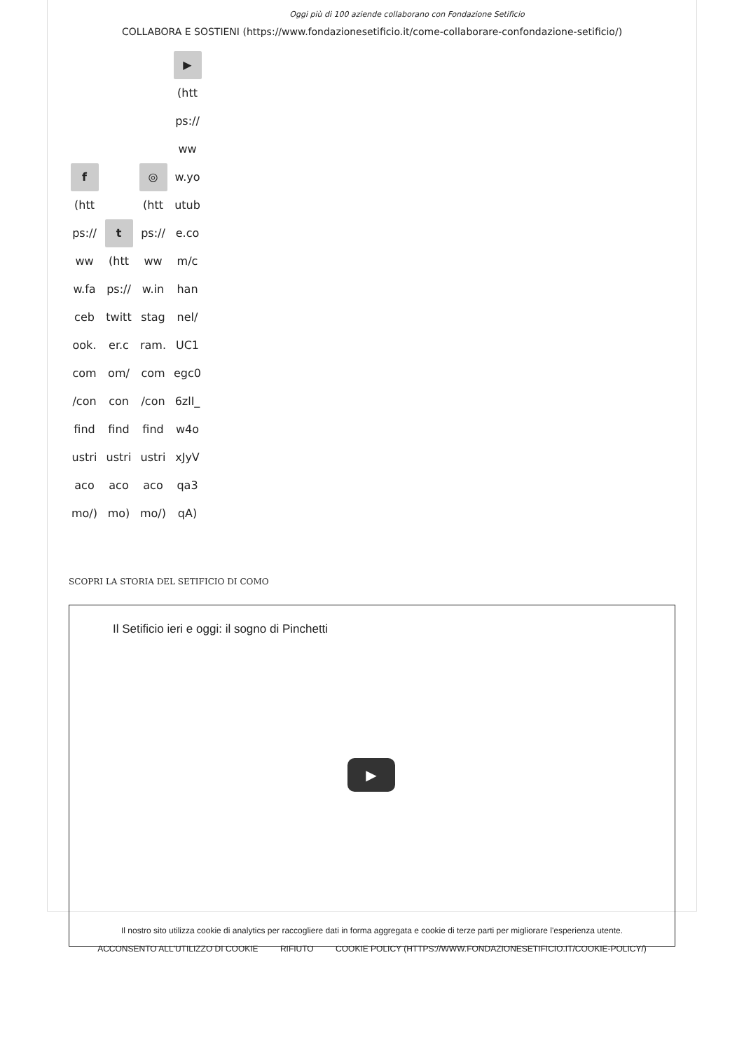Oggi più di 100 aziende collaborano con Fondazione Setificio
COLLABORA E SOSTIENI (https://www.fondazionesetificio.it/come-collaborare-confondazione-setificio/)
f
(htt ps:// ww w.fa ceb ook. com /con find ustri aco mo/)
t
(htt ps:// twitt er.c om/ con find ustri aco mo)
◎
(htt ps:// ww w.in stag ram. com /con find ustri aco mo/)
▶
(htt ps:// ww w.yo utub e.co m/c han nel/ UC1 egc0 6zlI_ w4o xJyV qa3 qA)
SCOPRI LA STORIA DEL SETIFICIO DI COMO
Il Setificio ieri e oggi: il sogno di Pinchetti
▶
Il nostro sito utilizza cookie di analytics per raccogliere dati in forma aggregata e cookie di terze parti per migliorare l'esperienza utente.
ACCONSENTO ALL'UTILIZZO DI COOKIE RIFIUTO COOKIE POLICY (HTTPS://WWW.FONDAZIONESETIFICIO.IT/COOKIE-POLICY/)